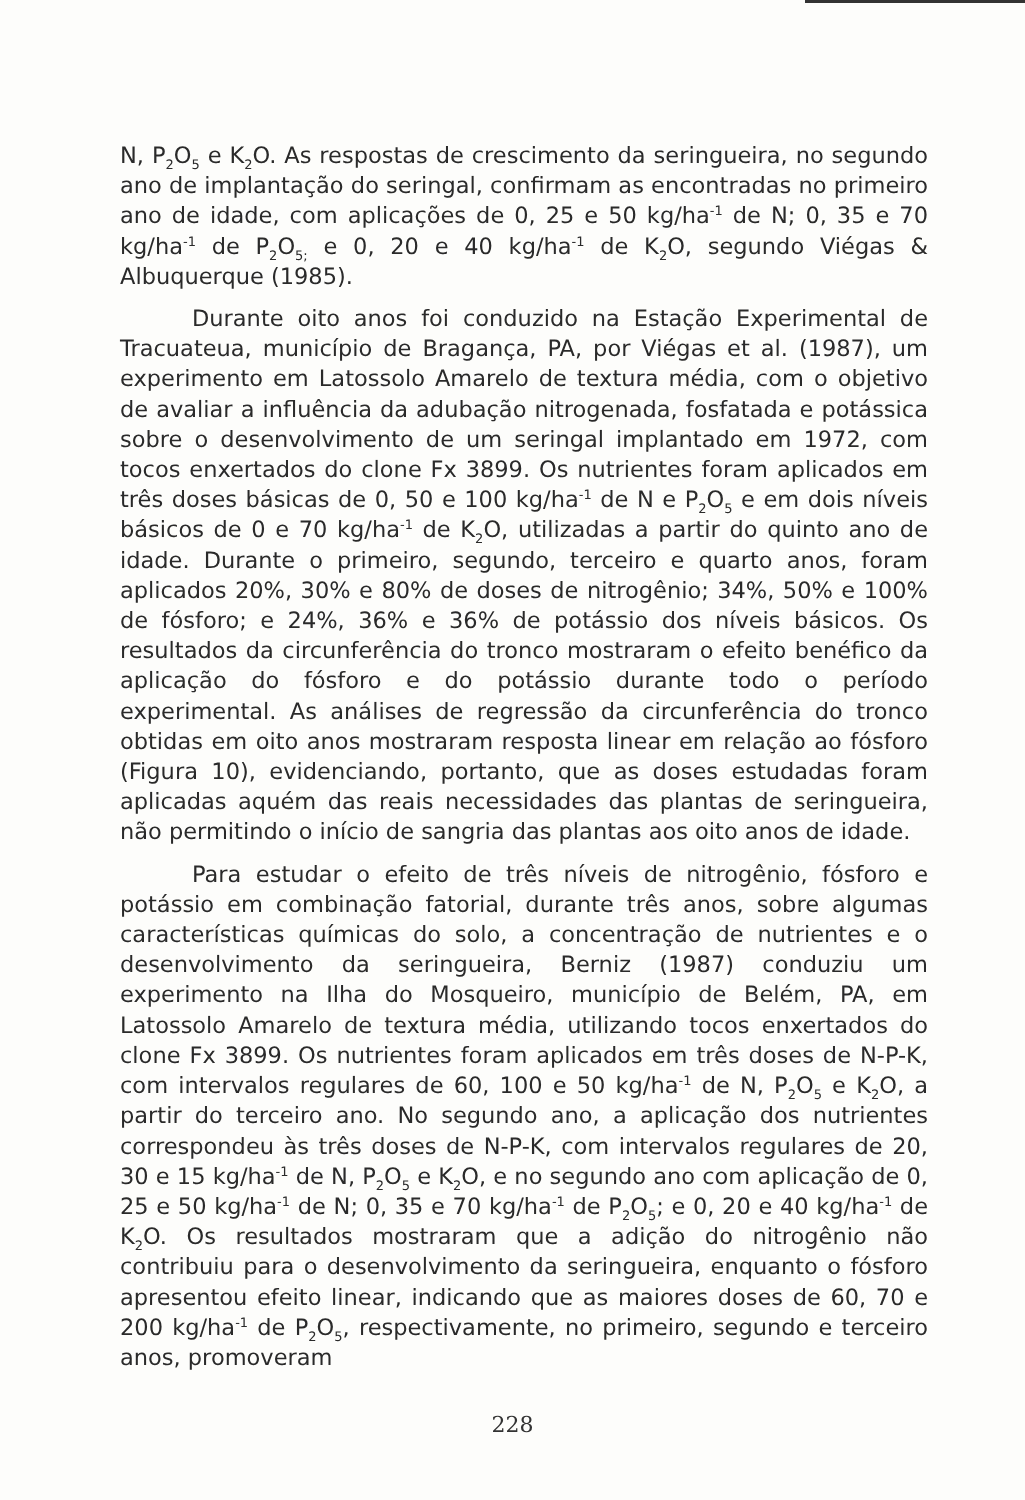N, P<sub>2</sub>O<sub>5</sub> e K<sub>2</sub>O. As respostas de crescimento da seringueira, no segundo ano de implantação do seringal, confirmam as encontradas no primeiro ano de idade, com aplicações de 0, 25 e 50 kg/ha<sup>-1</sup> de N; 0, 35 e 70 kg/ha<sup>-1</sup> de P<sub>2</sub>O<sub>5;</sub> e 0, 20 e 40 kg/ha<sup>-1</sup> de K<sub>2</sub>O, segundo Viégas & Albuquerque (1985).
Durante oito anos foi conduzido na Estação Experimental de Tracuateua, município de Bragança, PA, por Viégas et al. (1987), um experimento em Latossolo Amarelo de textura média, com o objetivo de avaliar a influência da adubação nitrogenada, fosfatada e potássica sobre o desenvolvimento de um seringal implantado em 1972, com tocos enxertados do clone Fx 3899. Os nutrientes foram aplicados em três doses básicas de 0, 50 e 100 kg/ha<sup>-1</sup> de N e P<sub>2</sub>O<sub>5</sub> e em dois níveis básicos de 0 e 70 kg/ha<sup>-1</sup> de K<sub>2</sub>O, utilizadas a partir do quinto ano de idade. Durante o primeiro, segundo, terceiro e quarto anos, foram aplicados 20%, 30% e 80% de doses de nitrogênio; 34%, 50% e 100% de fósforo; e 24%, 36% e 36% de potássio dos níveis básicos. Os resultados da circunferência do tronco mostraram o efeito benéfico da aplicação do fósforo e do potássio durante todo o período experimental. As análises de regressão da circunferência do tronco obtidas em oito anos mostraram resposta linear em relação ao fósforo (Figura 10), evidenciando, portanto, que as doses estudadas foram aplicadas aquém das reais necessidades das plantas de seringueira, não permitindo o início de sangria das plantas aos oito anos de idade.
Para estudar o efeito de três níveis de nitrogênio, fósforo e potássio em combinação fatorial, durante três anos, sobre algumas características químicas do solo, a concentração de nutrientes e o desenvolvimento da seringueira, Berniz (1987) conduziu um experimento na Ilha do Mosqueiro, município de Belém, PA, em Latossolo Amarelo de textura média, utilizando tocos enxertados do clone Fx 3899. Os nutrientes foram aplicados em três doses de N-P-K, com intervalos regulares de 60, 100 e 50 kg/ha<sup>-1</sup> de N, P<sub>2</sub>O<sub>5</sub> e K<sub>2</sub>O, a partir do terceiro ano. No segundo ano, a aplicação dos nutrientes correspondeu às três doses de N-P-K, com intervalos regulares de 20, 30 e 15 kg/ha<sup>-1</sup> de N, P<sub>2</sub>O<sub>5</sub> e K<sub>2</sub>O, e no segundo ano com aplicação de 0, 25 e 50 kg/ha<sup>-1</sup> de N; 0, 35 e 70 kg/ha<sup>-1</sup> de P<sub>2</sub>O<sub>5</sub>; e 0, 20 e 40 kg/ha<sup>-1</sup> de K<sub>2</sub>O. Os resultados mostraram que a adição do nitrogênio não contribuiu para o desenvolvimento da seringueira, enquanto o fósforo apresentou efeito linear, indicando que as maiores doses de 60, 70 e 200 kg/ha<sup>-1</sup> de P<sub>2</sub>O<sub>5</sub>, respectivamente, no primeiro, segundo e terceiro anos, promoveram
228